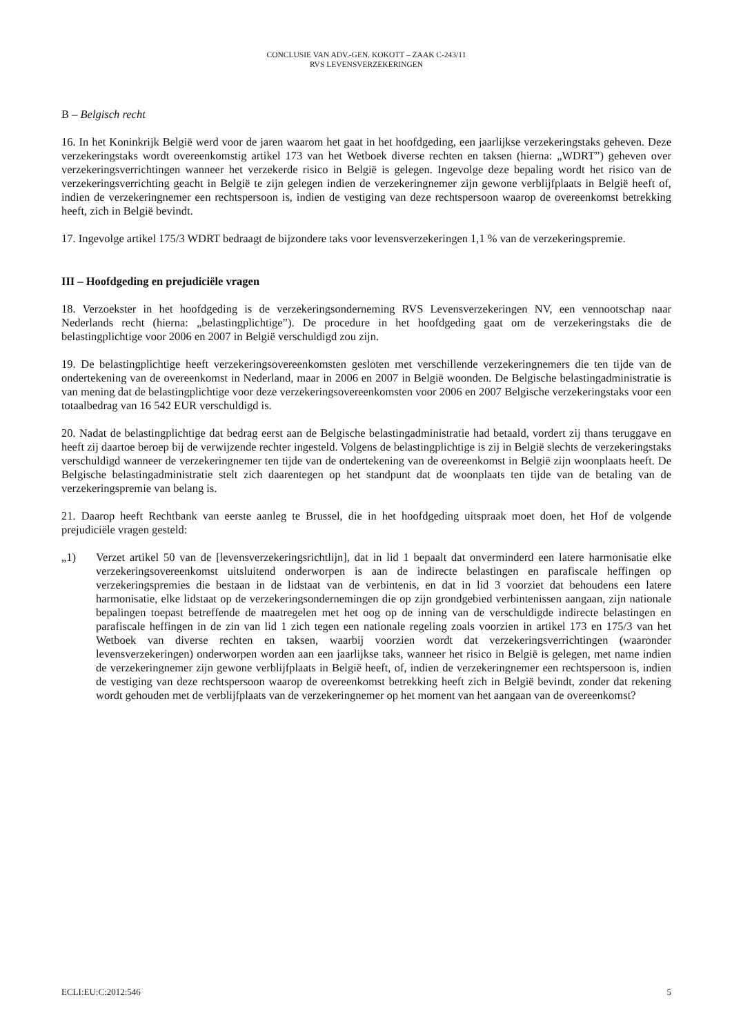CONCLUSIE VAN ADV.-GEN. KOKOTT – ZAAK C-243/11
RVS LEVENSVERZEKERINGEN
B – Belgisch recht
16. In het Koninkrijk België werd voor de jaren waarom het gaat in het hoofdgeding, een jaarlijkse verzekeringstaks geheven. Deze verzekeringstaks wordt overeenkomstig artikel 173 van het Wetboek diverse rechten en taksen (hierna: „WDRT”) geheven over verzekeringsverrichtingen wanneer het verzekerde risico in België is gelegen. Ingevolge deze bepaling wordt het risico van de verzekeringsverrichting geacht in België te zijn gelegen indien de verzekeringnemer zijn gewone verblijfplaats in België heeft of, indien de verzekeringnemer een rechtspersoon is, indien de vestiging van deze rechtspersoon waarop de overeenkomst betrekking heeft, zich in België bevindt.
17. Ingevolge artikel 175/3 WDRT bedraagt de bijzondere taks voor levensverzekeringen 1,1 % van de verzekeringspremie.
III – Hoofdgeding en prejudiciële vragen
18. Verzoekster in het hoofdgeding is de verzekeringsonderneming RVS Levensverzekeringen NV, een vennootschap naar Nederlands recht (hierna: „belastingplichtige”). De procedure in het hoofdgeding gaat om de verzekeringstaks die de belastingplichtige voor 2006 en 2007 in België verschuldigd zou zijn.
19. De belastingplichtige heeft verzekeringsovereenkomsten gesloten met verschillende verzekeringnemers die ten tijde van de ondertekening van de overeenkomst in Nederland, maar in 2006 en 2007 in België woonden. De Belgische belastingadministratie is van mening dat de belastingplichtige voor deze verzekeringsovereenkomsten voor 2006 en 2007 Belgische verzekeringstaks voor een totaalbedrag van 16 542 EUR verschuldigd is.
20. Nadat de belastingplichtige dat bedrag eerst aan de Belgische belastingadministratie had betaald, vordert zij thans teruggave en heeft zij daartoe beroep bij de verwijzende rechter ingesteld. Volgens de belastingplichtige is zij in België slechts de verzekeringstaks verschuldigd wanneer de verzekeringnemer ten tijde van de ondertekening van de overeenkomst in België zijn woonplaats heeft. De Belgische belastingadministratie stelt zich daarentegen op het standpunt dat de woonplaats ten tijde van de betaling van de verzekeringspremie van belang is.
21. Daarop heeft Rechtbank van eerste aanleg te Brussel, die in het hoofdgeding uitspraak moet doen, het Hof de volgende prejudiciële vragen gesteld:
„1) Verzet artikel 50 van de [levensverzekeringsrichtlijn], dat in lid 1 bepaalt dat onverminderd een latere harmonisatie elke verzekeringsovereenkomst uitsluitend onderworpen is aan de indirecte belastingen en parafiscale heffingen op verzekeringspremies die bestaan in de lidstaat van de verbintenis, en dat in lid 3 voorziet dat behoudens een latere harmonisatie, elke lidstaat op de verzekeringsondernemingen die op zijn grondgebied verbintenissen aangaan, zijn nationale bepalingen toepast betreffende de maatregelen met het oog op de inning van de verschuldigde indirecte belastingen en parafiscale heffingen in de zin van lid 1 zich tegen een nationale regeling zoals voorzien in artikel 173 en 175/3 van het Wetboek van diverse rechten en taksen, waarbij voorzien wordt dat verzekeringsverrichtingen (waaronder levensverzekeringen) onderworpen worden aan een jaarlijkse taks, wanneer het risico in België is gelegen, met name indien de verzekeringnemer zijn gewone verblijfplaats in België heeft, of, indien de verzekeringnemer een rechtspersoon is, indien de vestiging van deze rechtspersoon waarop de overeenkomst betrekking heeft zich in België bevindt, zonder dat rekening wordt gehouden met de verblijfplaats van de verzekeringnemer op het moment van het aangaan van de overeenkomst?
ECLI:EU:C:2012:546 5